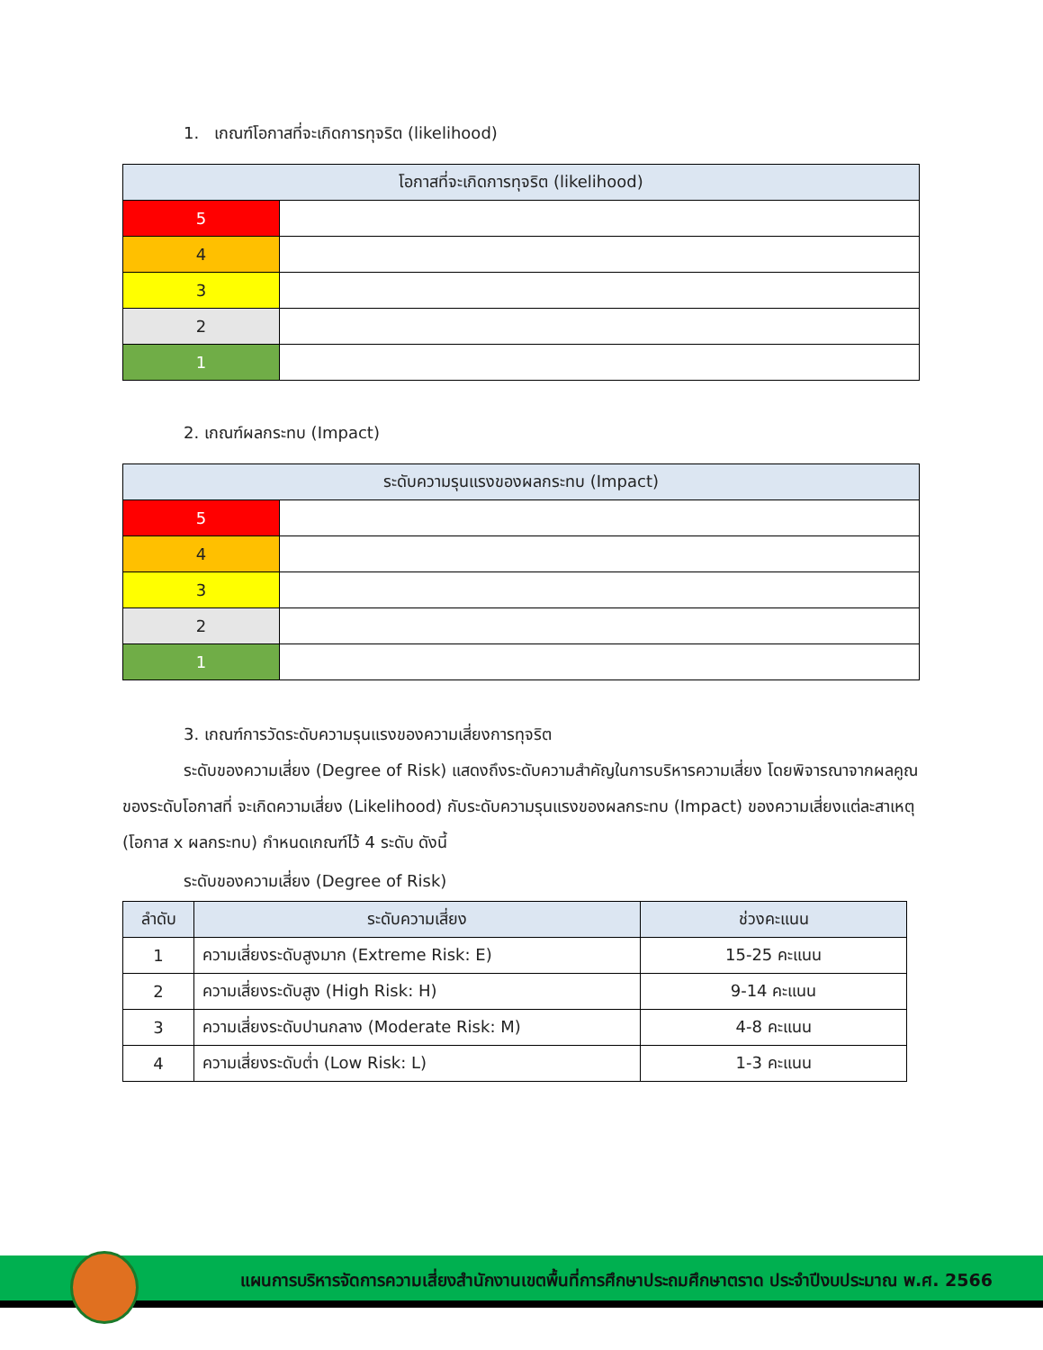1. เกณฑ์โอกาสที่จะเกิดการทุจริต (likelihood)
| โอกาสที่จะเกิดการทุจริต (likelihood) | |
| --- | --- |
| 5 | |
| 4 | |
| 3 | |
| 2 | |
| 1 | |
2. เกณฑ์ผลกระทบ (Impact)
| ระดับความรุนแรงของผลกระทบ (Impact) | |
| --- | --- |
| 5 | |
| 4 | |
| 3 | |
| 2 | |
| 1 | |
3. เกณฑ์การวัดระดับความรุนแรงของความเสี่ยงการทุจริต
ระดับของความเสี่ยง (Degree of Risk) แสดงถึงระดับความสำคัญในการบริหารความเสี่ยง โดยพิจารณาจากผลคูณของระดับโอกาสที่ จะเกิดความเสี่ยง (Likelihood) กับระดับความรุนแรงของผลกระทบ (Impact) ของความเสี่ยงแต่ละสาเหตุ (โอกาส x ผลกระทบ) กำหนดเกณฑ์ไว้ 4 ระดับ ดังนี้
ระดับของความเสี่ยง (Degree of Risk)
| ลำดับ | ระดับความเสี่ยง | ช่วงคะแนน |
| --- | --- | --- |
| 1 | ความเสี่ยงระดับสูงมาก (Extreme Risk: E) | 15-25 คะแนน |
| 2 | ความเสี่ยงระดับสูง (High Risk: H) | 9-14 คะแนน |
| 3 | ความเสี่ยงระดับปานกลาง (Moderate Risk: M) | 4-8 คะแนน |
| 4 | ความเสี่ยงระดับต่ำ (Low Risk: L) | 1-3 คะแนน |
แผนการบริหารจัดการความเสี่ยงสำนักงานเขตพื้นที่การศึกษาประถมศึกษาตราด ประจำปีงบประมาณ พ.ศ. 2566